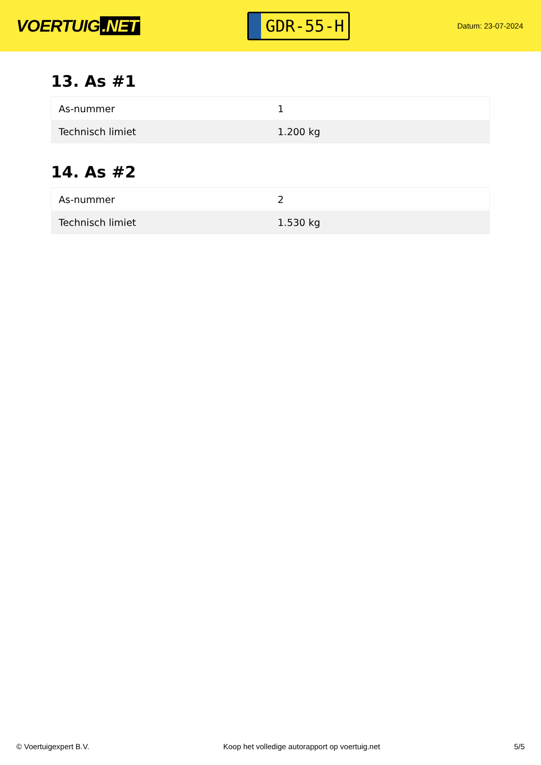VOERTUIG.NET
GDR-55-H
Datum: 23-07-2024
13. As #1
| As-nummer | 1 |
| Technisch limiet | 1.200 kg |
14. As #2
| As-nummer | 2 |
| Technisch limiet | 1.530 kg |
© Voertuigexpert B.V. Koop het volledige autorapport op voertuig.net 5/5